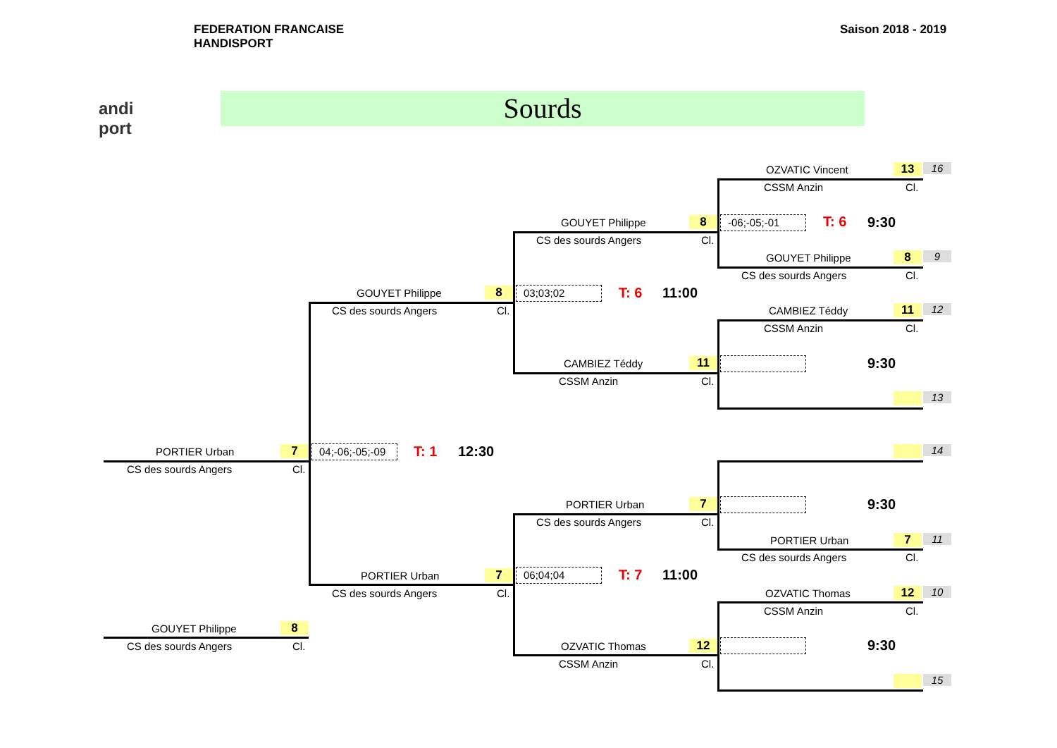FEDERATION FRANCAISE
HANDISPORT
Saison 2018 - 2019
andi
port
Sourds
OZVATIC Vincent 13 16
CSSM Anzin Cl.
GOUYET Philippe 8 -06;-05;-01 T: 6 9:30
CS des sourds Angers Cl.
GOUYET Philippe 8 9
CS des sourds Angers Cl.
GOUYET Philippe 8 03;03;02 T: 6 11:00
CS des sourds Angers Cl. CAMBIEZ Téddy 11 12
CSSM Anzin Cl.
CAMBIEZ Téddy 11 9:30
CSSM Anzin Cl.
13
PORTIER Urban 7
04;-06;-05;-09
T: 1 12:30 14
CS des sourds Angers Cl.
PORTIER Urban 7 9:30
CS des sourds Angers Cl.
PORTIER Urban 7 11
CS des sourds Angers Cl.
PORTIER Urban 7 06;04;04 T: 7 11:00
CS des sourds Angers Cl. OZVATIC Thomas 12 10
CSSM Anzin Cl.
GOUYET Philippe 8
CS des sourds Angers Cl. OZVATIC Thomas 12 9:30
CSSM Anzin Cl.
15